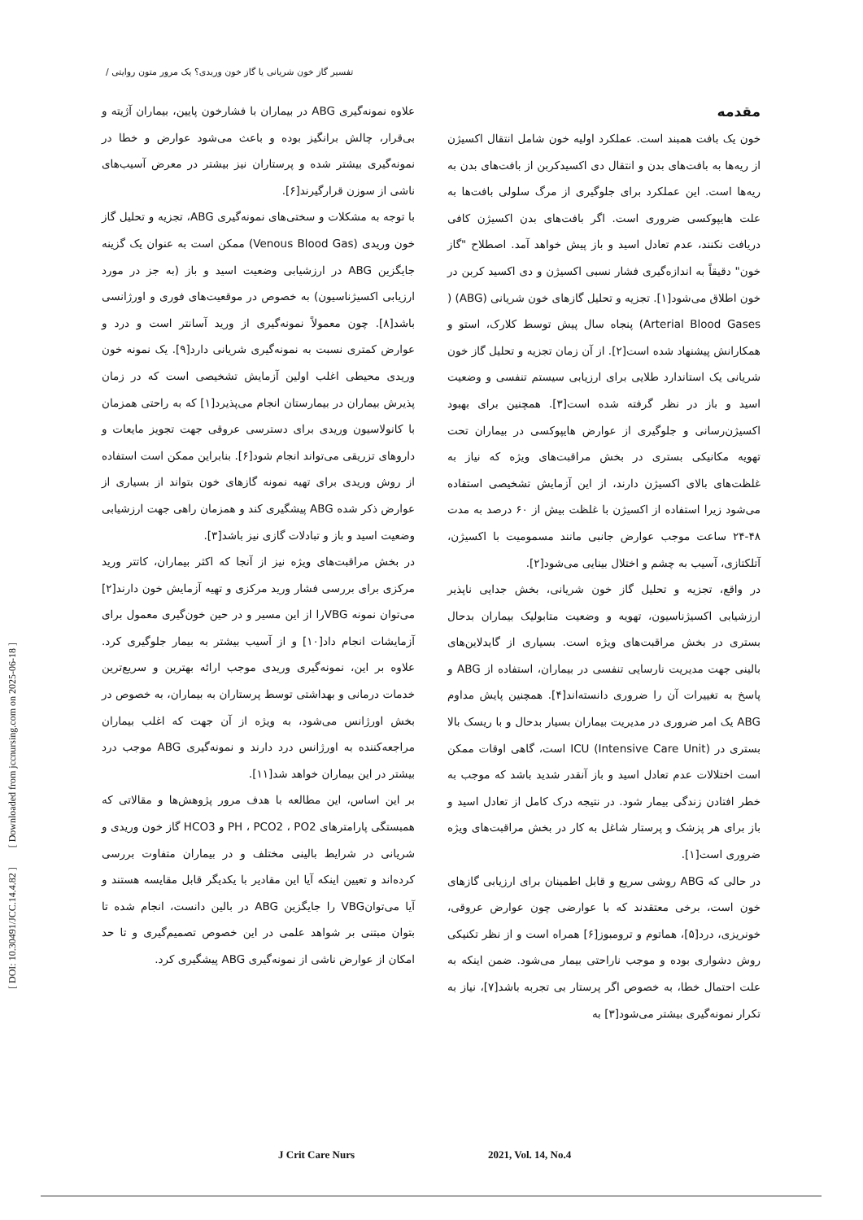تفسیر گاز خون شریانی یا گاز خون وریدی؟ یک مرور متون روایتی /
[ DOI: 10.30491/JCC.14.4.82 ] [ Downloaded from jccnursing.com on 2025-06-18 ]
مقدمه
خون یک بافت همبند است. عملکرد اولیه خون شامل انتقال اکسیژن از ریه‌ها به بافت‌های بدن و انتقال دی اکسیدکربن از بافت‌های بدن به ریه‌ها است. این عملکرد برای جلوگیری از مرگ سلولی بافت‌ها به علت هایپوکسی ضروری است. اگر بافت‌های بدن اکسیژن کافی دریافت نکنند، عدم تعادل اسید و باز پیش خواهد آمد. اصطلاح "گاز خون" دقیقاً به اندازه‌گیری فشار نسبی اکسیژن و دی اکسید کربن در خون اطلاق می‌شود[۱]. تجزیه و تحلیل گازهای خون شریانی (ABG) ( Arterial Blood Gases) پنجاه سال پیش توسط کلارک، استو و همکارانش پیشنهاد شده است[۲]. از آن زمان تجزیه و تحلیل گاز خون شریانی یک استاندارد طلایی برای ارزیابی سیستم تنفسی و وضعیت اسید و باز در نظر گرفته شده است[۳]. همچنین برای بهبود اکسیژن‌رسانی و جلوگیری از عوارض هایپوکسی در بیماران تحت تهویه مکانیکی بستری در بخش مراقبت‌های ویژه که نیاز به غلظت‌های بالای اکسیژن دارند، از این آزمایش تشخیصی استفاده می‌شود زیرا استفاده از اکسیژن با غلظت بیش از ۶۰ درصد به مدت ۴۸-۲۴ ساعت موجب عوارض جانبی مانند مسمومیت با اکسیژن، آتلکتازی، آسیب به چشم و اختلال بینایی می‌شود[۲].
در واقع، تجزیه و تحلیل گاز خون شریانی، بخش جدایی ناپذیر ارزشیابی اکسیژناسیون، تهویه و وضعیت متابولیک بیماران بدحال بستری در بخش مراقبت‌های ویژه است. بسیاری از گایدلاین‌های بالینی جهت مدیریت نارسایی تنفسی در بیماران، استفاده از ABG و پاسخ به تغییرات آن را ضروری دانسته‌اند[۴]. همچنین پایش مداوم ABG یک امر ضروری در مدیریت بیماران بسیار بدحال و با ریسک بالا بستری در ICU (Intensive Care Unit) است، گاهی اوقات ممکن است اختلالات عدم تعادل اسید و باز آنقدر شدید باشد که موجب به خطر افتادن زندگی بیمار شود. در نتیجه درک کامل از تعادل اسید و باز برای هر پزشک و پرستار شاغل به کار در بخش مراقبت‌های ویژه ضروری است[۱].
در حالی که ABG روشی سریع و قابل اطمینان برای ارزیابی گازهای خون است، برخی معتقدند که با عوارضی چون عوارض عروقی، خونریزی، درد[۵]، هماتوم و ترومبوز[۶] همراه است و از نظر تکنیکی روش دشواری بوده و موجب ناراحتی بیمار می‌شود. ضمن اینکه به علت احتمال خطا، به خصوص اگر پرستار بی تجربه باشد[۷]، نیاز به تکرار نمونه‌گیری بیشتر می‌شود[۳] به
علاوه نمونه‌گیری ABG در بیماران با فشارخون پایین، بیماران آژیته و بی‌قرار، چالش برانگیز بوده و باعث می‌شود عوارض و خطا در نمونه‌گیری بیشتر شده و پرستاران نیز بیشتر در معرض آسیب‌های ناشی از سوزن قرارگیرند[۶].
با توجه به مشکلات و سختی‌های نمونه‌گیری ABG، تجزیه و تحلیل گاز خون وریدی (Venous Blood Gas) ممکن است به عنوان یک گزینه جایگزین ABG در ارزشیابی وضعیت اسید و باز (به جز در مورد ارزیابی اکسیژناسیون) به خصوص در موقعیت‌های فوری و اورژانسی باشد[۸]. چون معمولاً نمونه‌گیری از ورید آسانتر است و درد و عوارض کمتری نسبت به نمونه‌گیری شریانی دارد[۹]. یک نمونه خون وریدی محیطی اغلب اولین آزمایش تشخیصی است که در زمان پذیرش بیماران در بیمارستان انجام می‌پذیرد[۱] که به راحتی همزمان با کانولاسیون وریدی برای دسترسی عروقی جهت تجویز مایعات و داروهای تزریقی می‌تواند انجام شود[۶]. بنابراین ممکن است استفاده از روش وریدی برای تهیه نمونه گازهای خون بتواند از بسیاری از عوارض ذکر شده ABG پیشگیری کند و همزمان راهی جهت ارزشیابی وضعیت اسید و باز و تبادلات گازی نیز باشد[۳].
در بخش مراقبت‌های ویژه نیز از آنجا که اکثر بیماران، کاتتر ورید مرکزی برای بررسی فشار ورید مرکزی و تهیه آزمایش خون دارند[۲] می‌توان نمونه VBGرا از این مسیر و در حین خون‌گیری معمول برای آزمایشات انجام داد[۱۰] و از آسیب بیشتر به بیمار جلوگیری کرد. علاوه بر این، نمونه‌گیری وریدی موجب ارائه بهترین و سریع‌ترین خدمات درمانی و بهداشتی توسط پرستاران به بیماران، به خصوص در بخش اورژانس می‌شود، به ویژه از آن جهت که اغلب بیماران مراجعه‌کننده به اورژانس درد دارند و نمونه‌گیری ABG موجب درد بیشتر در این بیماران خواهد شد[۱۱].
بر این اساس، این مطالعه با هدف مرور پژوهش‌ها و مقالاتی که همبستگی پارامترهای PH ، PCO2 ، PO2 و HCO3 گاز خون وریدی و شریانی در شرایط بالینی مختلف و در بیماران متفاوت بررسی کرده‌اند و تعیین اینکه آیا این مقادیر با یکدیگر قابل مقایسه هستند و آیا می‌توانVBG را جایگزین ABG در بالین دانست، انجام شده تا بتوان مبتنی بر شواهد علمی در این خصوص تصمیم‌گیری و تا حد امکان از عوارض ناشی از نمونه‌گیری ABG پیشگیری کرد.
J Crit Care Nurs 2021, Vol. 14, No.4